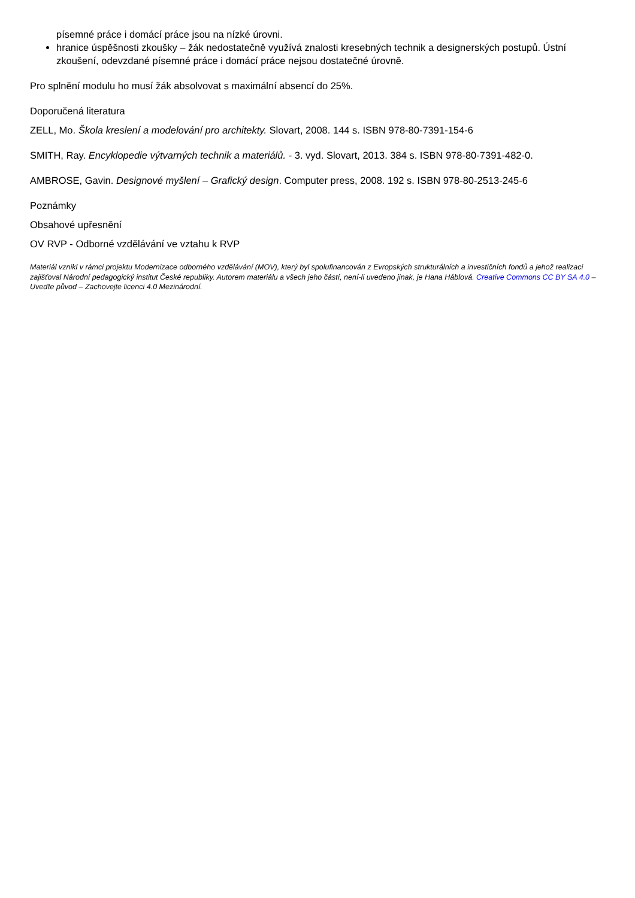písemné práce i domácí práce jsou na nízké úrovni.
hranice úspěšnosti zkoušky – žák nedostatečně využívá znalosti kresebných technik a designerských postupů. Ústní zkoušení, odevzdané písemné práce i domácí práce nejsou dostatečné úrovně.
Pro splnění modulu ho musí žák absolvovat s maximální absencí do 25%.
Doporučená literatura
ZELL, Mo. Škola kreslení a modelování pro architekty. Slovart, 2008. 144 s. ISBN 978-80-7391-154-6
SMITH, Ray. Encyklopedie výtvarných technik a materiálů. - 3. vyd. Slovart, 2013. 384 s. ISBN 978-80-7391-482-0.
AMBROSE, Gavin. Designové myšlení – Grafický design. Computer press, 2008. 192 s. ISBN 978-80-2513-245-6
Poznámky
Obsahové upřesnění
OV RVP - Odborné vzdělávání ve vztahu k RVP
Materiál vznikl v rámci projektu Modernizace odborného vzdělávání (MOV), který byl spolufinancován z Evropských strukturálních a investičních fondů a jehož realizaci zajišťoval Národní pedagogický institut České republiky. Autorem materiálu a všech jeho částí, není-li uvedeno jinak, je Hana Háblová. Creative Commons CC BY SA 4.0 – Uveďte původ – Zachovejte licenci 4.0 Mezinárodní.